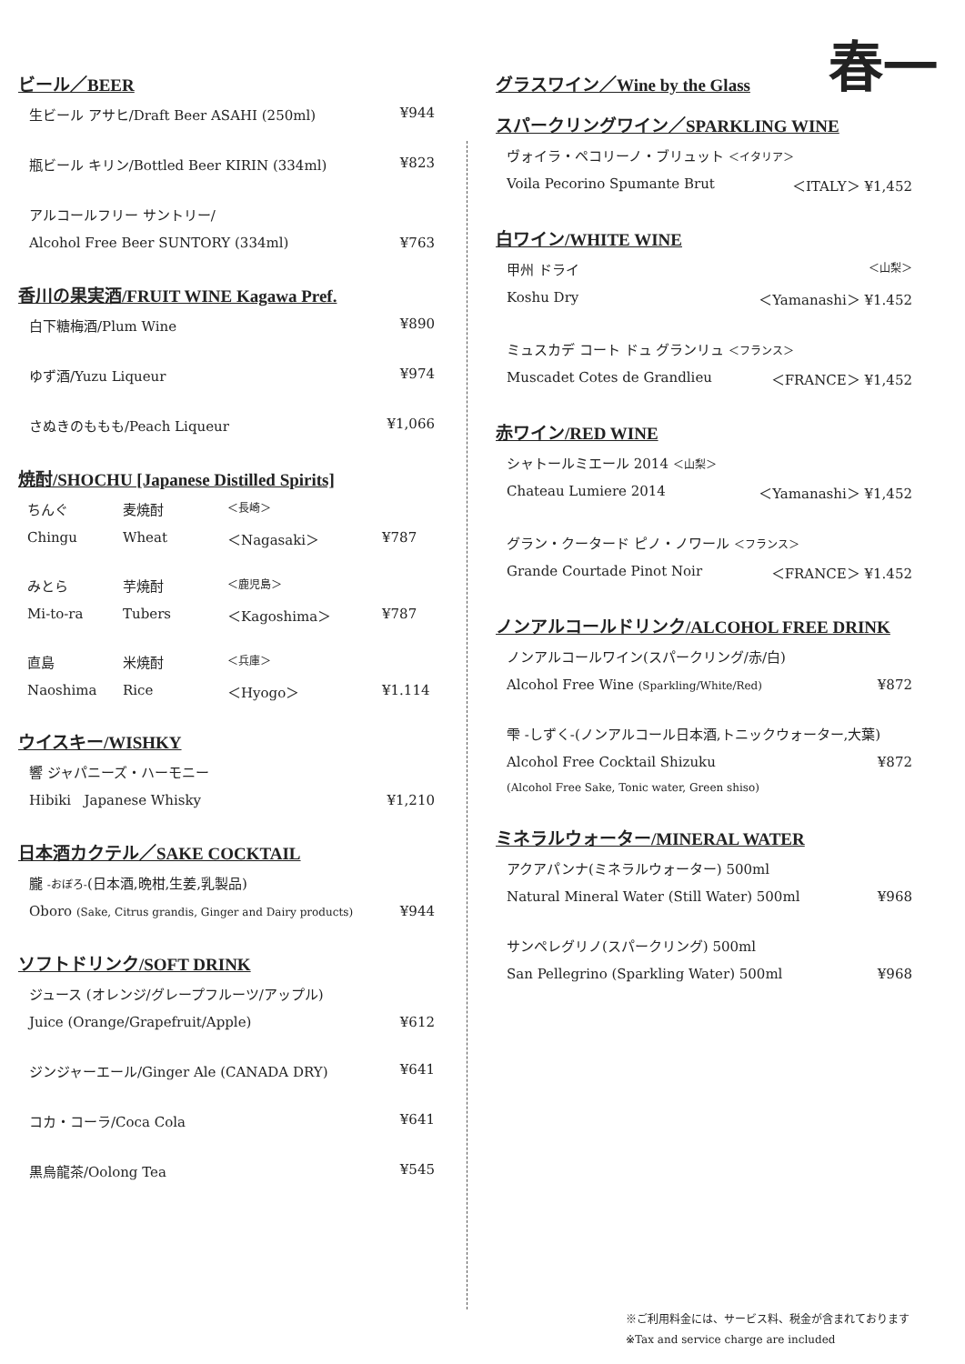春一
ビール／BEER
生ビール アサヒ/Draft Beer ASAHI (250ml) ¥944
瓶ビール キリン/Bottled Beer KIRIN (334ml) ¥823
アルコールフリー サントリー/
Alcohol Free Beer SUNTORY (334ml) ¥763
香川の果実酒/FRUIT WINE Kagawa Pref.
白下糖梅酒/Plum Wine ¥890
ゆず酒/Yuzu Liqueur ¥974
さぬきのももも/Peach Liqueur ¥1,066
焼酎/SHOCHU [Japanese Distilled Spirits]
ちんぐ 麦焼酎 ＜長崎＞
Chingu Wheat ＜Nagasaki＞ ¥787
みとら 芋焼酎 ＜鹿児島＞
Mi-to-ra Tubers ＜Kagoshima＞ ¥787
直島 米焼酎 ＜兵庫＞
Naoshima Rice ＜Hyogo＞ ¥1.114
ウイスキー/WISHKY
響 ジャパニーズ・ハーモニー
Hibiki Japanese Whisky ¥1,210
日本酒カクテル／SAKE COCKTAIL
朧 -おぼろ-(日本酒,晩柑,生姜,乳製品)
Oboro (Sake, Citrus grandis, Ginger and Dairy products) ¥944
ソフトドリンク/SOFT DRINK
ジュース (オレンジ/グレープフルーツ/アップル)
Juice (Orange/Grapefruit/Apple) ¥612
ジンジャーエール/Ginger Ale (CANADA DRY) ¥641
コカ・コーラ/Coca Cola ¥641
黒烏龍茶/Oolong Tea ¥545
グラスワイン／Wine by the Glass
スパークリングワイン／SPARKLING WINE
ヴォイラ・ペコリーノ・ブリュット ＜イタリア＞
Voila Pecorino Spumante Brut ＜ITALY＞ ¥1,452
白ワイン/WHITE WINE
甲州 ドライ ＜山梨＞
Koshu Dry ＜Yamanashi＞ ¥1.452
ミュスカデ コート ドュ グランリュ ＜フランス＞
Muscadet Cotes de Grandlieu ＜FRANCE＞ ¥1,452
赤ワイン/RED WINE
シャトールミエール 2014 ＜山梨＞
Chateau Lumiere 2014 ＜Yamanashi＞ ¥1,452
グラン・クータード ピノ・ノワール ＜フランス＞
Grande Courtade Pinot Noir ＜FRANCE＞ ¥1.452
ノンアルコールドリンク/ALCOHOL FREE DRINK
ノンアルコールワイン(スパークリング/赤/白)
Alcohol Free Wine (Sparkling/White/Red) ¥872
雫 -しずく-(ノンアルコール日本酒,トニックウォーター,大葉)
Alcohol Free Cocktail Shizuku ¥872
(Alcohol Free Sake, Tonic water, Green shiso)
ミネラルウォーター/MINERAL WATER
アクアパンナ(ミネラルウォーター) 500ml
Natural Mineral Water (Still Water) 500ml ¥968
サンペレグリノ(スパークリング) 500ml
San Pellegrino (Sparkling Water) 500ml ¥968
※ご利用料金には、サービス料、税金が含まれております
※Tax and service charge are included